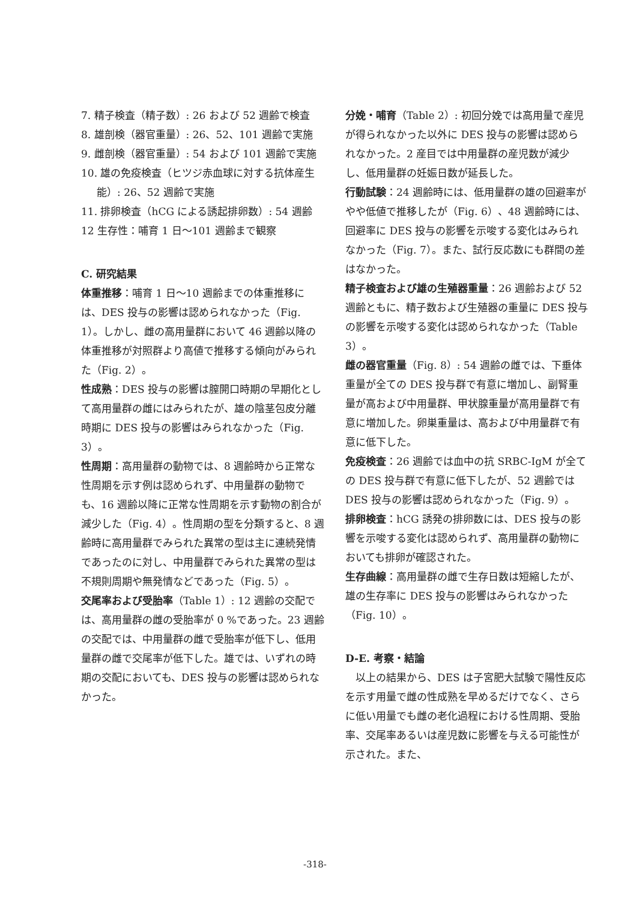7. 精子検査（精子数）: 26 および 52 週齢で検査
8. 雄剖検（器官重量）: 26、52、101 週齢で実施
9. 雌剖検（器官重量）: 54 および 101 週齢で実施
10. 雄の免疫検査（ヒツジ赤血球に対する抗体産生能）: 26、52 週齢で実施
11. 排卵検査（hCG による誘起排卵数）: 54 週齢
12 生存性：哺育 1 日〜101 週齢まで観察
C. 研究結果
体重推移：哺育 1 日〜10 週齢までの体重推移には、DES 投与の影響は認められなかった（Fig. 1）。しかし、雌の高用量群において 46 週齢以降の体重推移が対照群より高値で推移する傾向がみられた（Fig. 2）。
性成熟：DES 投与の影響は膣開口時期の早期化として高用量群の雌にはみられたが、雄の陰茎包皮分離時期に DES 投与の影響はみられなかった（Fig. 3）。
性周期：高用量群の動物では、8 週齢時から正常な性周期を示す例は認められず、中用量群の動物でも、16 週齢以降に正常な性周期を示す動物の割合が減少した（Fig. 4）。性周期の型を分類すると、8 週齢時に高用量群でみられた異常の型は主に連続発情であったのに対し、中用量群でみられた異常の型は不規則周期や無発情などであった（Fig. 5）。
交尾率および受胎率（Table 1）: 12 週齢の交配では、高用量群の雌の受胎率が 0 %であった。23 週齢の交配では、中用量群の雌で受胎率が低下し、低用量群の雌で交尾率が低下した。雄では、いずれの時期の交配においても、DES 投与の影響は認められなかった。
分娩・哺育（Table 2）: 初回分娩では高用量で産児が得られなかった以外に DES 投与の影響は認められなかった。2 産目では中用量群の産児数が減少し、低用量群の妊娠日数が延長した。
行動試験：24 週齢時には、低用量群の雄の回避率がやや低値で推移したが（Fig. 6）、48 週齢時には、回避率に DES 投与の影響を示唆する変化はみられなかった（Fig. 7）。また、試行反応数にも群間の差はなかった。
精子検査および雄の生殖器重量：26 週齢および 52 週齢ともに、精子数および生殖器の重量に DES 投与の影響を示唆する変化は認められなかった（Table 3）。
雌の器官重量（Fig. 8）: 54 週齢の雌では、下垂体重量が全ての DES 投与群で有意に増加し、副腎重量が高および中用量群、甲状腺重量が高用量群で有意に増加した。卵巣重量は、高および中用量群で有意に低下した。
免疫検査：26 週齢では血中の抗 SRBC-IgM が全ての DES 投与群で有意に低下したが、52 週齢では DES 投与の影響は認められなかった（Fig. 9）。
排卵検査：hCG 誘発の排卵数には、DES 投与の影響を示唆する変化は認められず、高用量群の動物においても排卵が確認された。
生存曲線：高用量群の雌で生存日数は短縮したが、雄の生存率に DES 投与の影響はみられなかった（Fig. 10）。
D-E. 考察・結論
　以上の結果から、DES は子宮肥大試験で陽性反応を示す用量で雌の性成熟を早めるだけでなく、さらに低い用量でも雌の老化過程における性周期、受胎率、交尾率あるいは産児数に影響を与える可能性が示された。また、
-318-